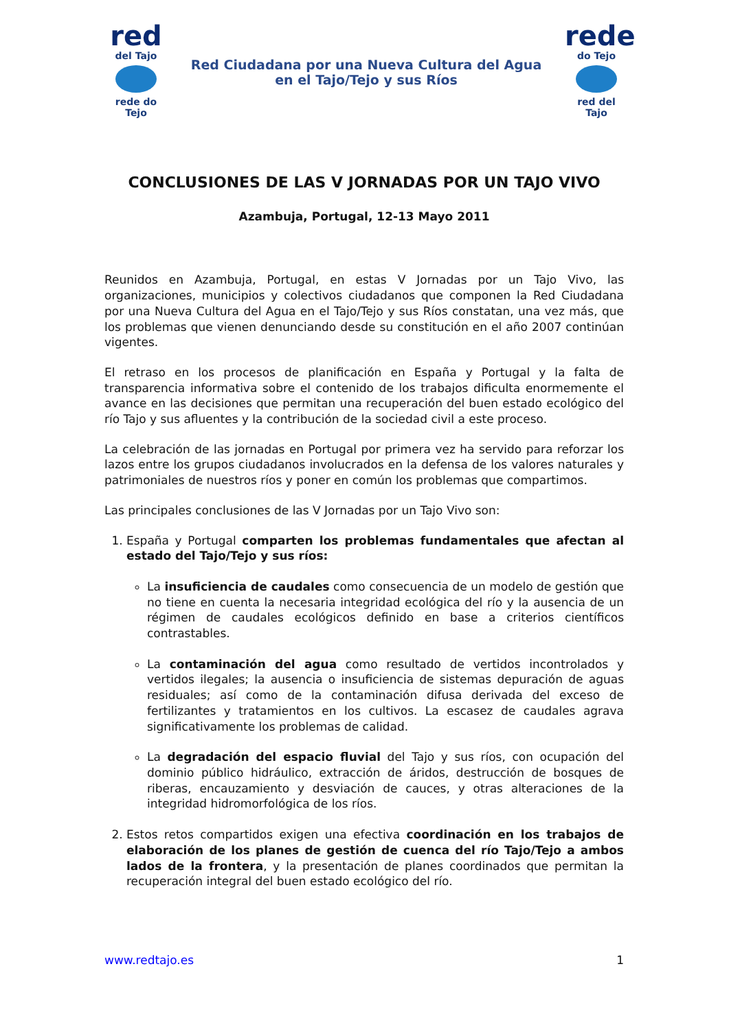red
del Tajo rede do Tejo
Red Ciudadana por una Nueva Cultura del Agua
en el Tajo/Tejo y sus Ríos
rede
do Tejo red del Tajo
CONCLUSIONES DE LAS V JORNADAS POR UN TAJO VIVO
Azambuja, Portugal, 12-13 Mayo 2011
Reunidos en Azambuja, Portugal, en estas V Jornadas por un Tajo Vivo, las organizaciones, municipios y colectivos ciudadanos que componen la Red Ciudadana por una Nueva Cultura del Agua en el Tajo/Tejo y sus Ríos constatan, una vez más, que los problemas que vienen denunciando desde su constitución en el año 2007 continúan vigentes.
El retraso en los procesos de planificación en España y Portugal y la falta de transparencia informativa sobre el contenido de los trabajos dificulta enormemente el avance en las decisiones que permitan una recuperación del buen estado ecológico del río Tajo y sus afluentes y la contribución de la sociedad civil a este proceso.
La celebración de las jornadas en Portugal por primera vez ha servido para reforzar los lazos entre los grupos ciudadanos involucrados en la defensa de los valores naturales y patrimoniales de nuestros ríos y poner en común los problemas que compartimos.
Las principales conclusiones de las V Jornadas por un Tajo Vivo son:
1. España y Portugal comparten los problemas fundamentales que afectan al estado del Tajo/Tejo y sus ríos:
La insuficiencia de caudales como consecuencia de un modelo de gestión que no tiene en cuenta la necesaria integridad ecológica del río y la ausencia de un régimen de caudales ecológicos definido en base a criterios científicos contrastables.
La contaminación del agua como resultado de vertidos incontrolados y vertidos ilegales; la ausencia o insuficiencia de sistemas depuración de aguas residuales; así como de la contaminación difusa derivada del exceso de fertilizantes y tratamientos en los cultivos. La escasez de caudales agrava significativamente los problemas de calidad.
La degradación del espacio fluvial del Tajo y sus ríos, con ocupación del dominio público hidráulico, extracción de áridos, destrucción de bosques de riberas, encauzamiento y desviación de cauces, y otras alteraciones de la integridad hidromorfológica de los ríos.
2. Estos retos compartidos exigen una efectiva coordinación en los trabajos de elaboración de los planes de gestión de cuenca del río Tajo/Tejo a ambos lados de la frontera, y la presentación de planes coordinados que permitan la recuperación integral del buen estado ecológico del río.
www.redtajo.es 1